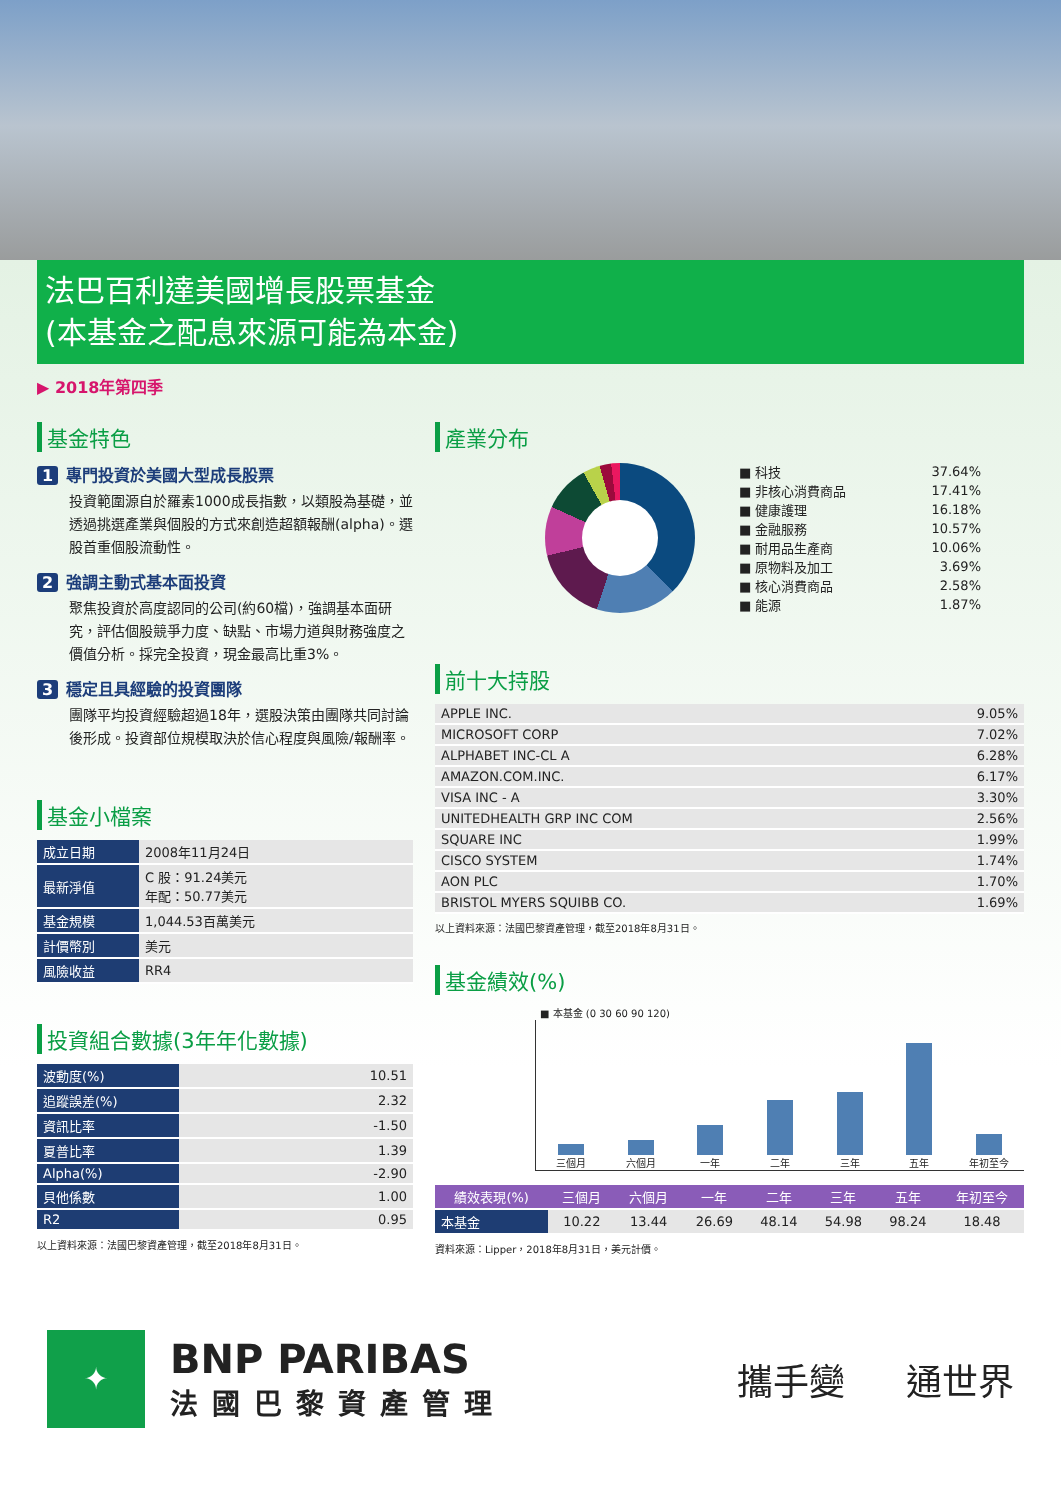法巴百利達美國增長股票基金
(本基金之配息來源可能為本金)
▶ 2018年第四季
基金特色
1 專門投資於美國大型成長股票
投資範圍源自於羅素1000成長指數，以類股為基礎，並透過挑選產業與個股的方式來創造超額報酬(alpha)。選股首重個股流動性。
2 強調主動式基本面投資
聚焦投資於高度認同的公司(約60檔)，強調基本面研究，評估個股競爭力度、缺點、市場力道與財務強度之價值分析。採完全投資，現金最高比重3%。
3 穩定且具經驗的投資團隊
團隊平均投資經驗超過18年，選股決策由團隊共同討論後形成。投資部位規模取決於信心程度與風險/報酬率。
基金小檔案
| 成立日期 | 2008年11月24日 |
| 最新淨值 | C 股：91.24美元 年配：50.77美元 |
| 基金規模 | 1,044.53百萬美元 |
| 計價幣別 | 美元 |
| 風險收益 | RR4 |
投資組合數據(3年年化數據)
| 波動度(%) | 10.51 |
| 追蹤誤差(%) | 2.32 |
| 資訊比率 | -1.50 |
| 夏普比率 | 1.39 |
| Alpha(%) | -2.90 |
| 貝他係數 | 1.00 |
| R2 | 0.95 |
以上資料來源：法國巴黎資產管理，截至2018年8月31日。
產業分布
| ■ 科技 | 37.64% |
| ■ 非核心消費商品 | 17.41% |
| ■ 健康護理 | 16.18% |
| ■ 金融服務 | 10.57% |
| ■ 耐用品生產商 | 10.06% |
| ■ 原物料及加工 | 3.69% |
| ■ 核心消費商品 | 2.58% |
| ■ 能源 | 1.87% |
前十大持股
| APPLE INC. | 9.05% |
| MICROSOFT CORP | 7.02% |
| ALPHABET INC-CL A | 6.28% |
| AMAZON.COM.INC. | 6.17% |
| VISA INC - A | 3.30% |
| UNITEDHEALTH GRP INC COM | 2.56% |
| SQUARE INC | 1.99% |
| CISCO SYSTEM | 1.74% |
| AON PLC | 1.70% |
| BRISTOL MYERS SQUIBB CO. | 1.69% |
以上資料來源：法國巴黎資產管理，截至2018年8月31日。
基金績效(%)
■ 本基金 (0 30 60 90 120)
三個月
六個月
一年
二年
三年
五年
年初至今
| 績效表現(%) | 三個月 | 六個月 | 一年 | 二年 | 三年 | 五年 | 年初至今 |
| --- | --- | --- | --- | --- | --- | --- | --- |
| 本基金 | 10.22 | 13.44 | 26.69 | 48.14 | 54.98 | 98.24 | 18.48 |
資料來源：Lipper，2018年8月31日，美元計價。
✦
BNP PARIBAS
法國巴黎資產管理
攜手變 通世界